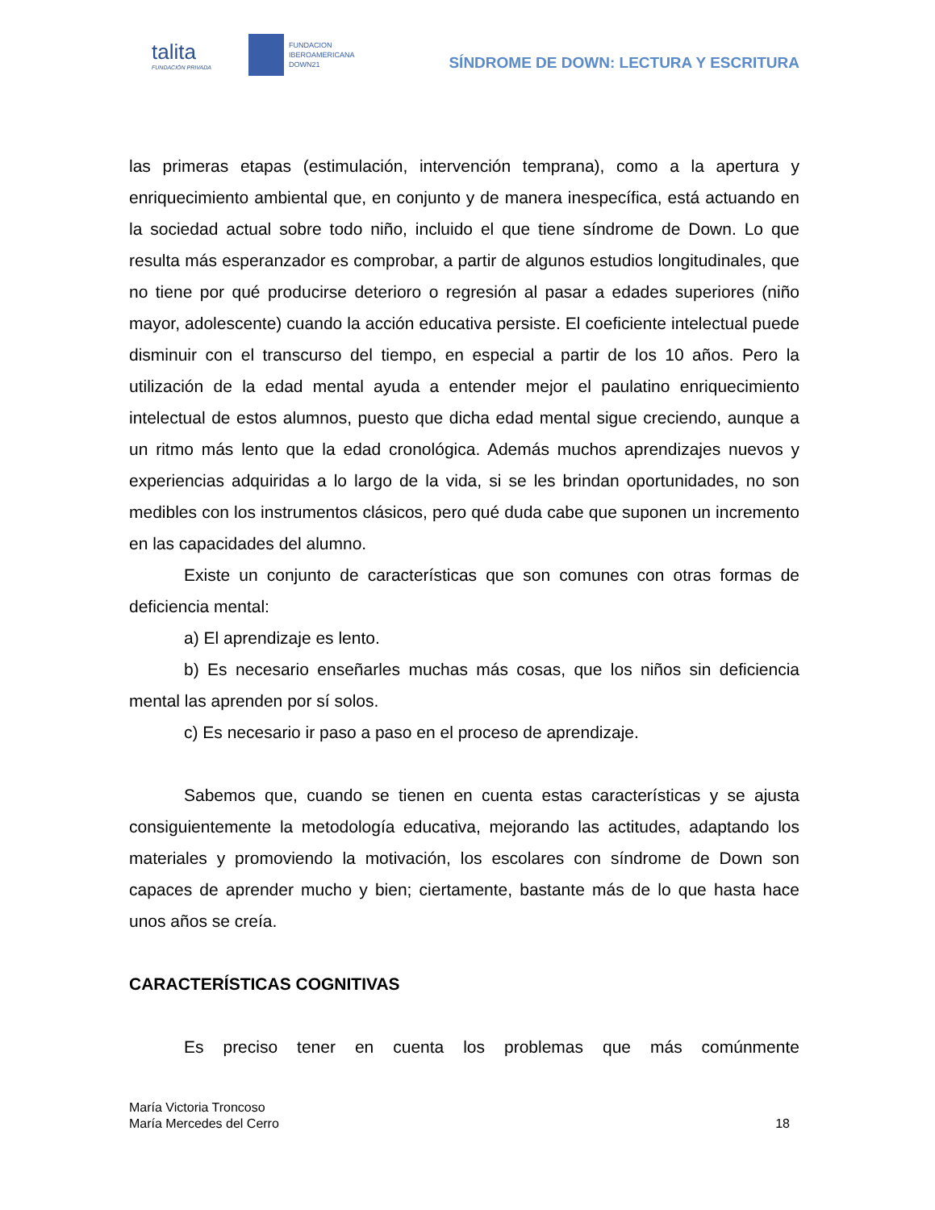talita
FUNDACIÓN PRIVADA
FUNDACION
IBEROAMERICANA
DOWN21
SÍNDROME DE DOWN: LECTURA Y ESCRITURA
las primeras etapas (estimulación, intervención temprana), como a la apertura y enriquecimiento ambiental que, en conjunto y de manera inespecífica, está actuando en la sociedad actual sobre todo niño, incluido el que tiene síndrome de Down. Lo que resulta más esperanzador es comprobar, a partir de algunos estudios longitudinales, que no tiene por qué producirse deterioro o regresión al pasar a edades superiores (niño mayor, adolescente) cuando la acción educativa persiste. El coeficiente intelectual puede disminuir con el transcurso del tiempo, en especial a partir de los 10 años. Pero la utilización de la edad mental ayuda a entender mejor el paulatino enriquecimiento intelectual de estos alumnos, puesto que dicha edad mental sigue creciendo, aunque a un ritmo más lento que la edad cronológica. Además muchos aprendizajes nuevos y experiencias adquiridas a lo largo de la vida, si se les brindan oportunidades, no son medibles con los instrumentos clásicos, pero qué duda cabe que suponen un incremento en las capacidades del alumno.
Existe un conjunto de características que son comunes con otras formas de deficiencia mental:
a) El aprendizaje es lento.
b) Es necesario enseñarles muchas más cosas, que los niños sin deficiencia mental las aprenden por sí solos.
c) Es necesario ir paso a paso en el proceso de aprendizaje.
Sabemos que, cuando se tienen en cuenta estas características y se ajusta consiguientemente la metodología educativa, mejorando las actitudes, adaptando los materiales y promoviendo la motivación, los escolares con síndrome de Down son capaces de aprender mucho y bien; ciertamente, bastante más de lo que hasta hace unos años se creía.
CARACTERÍSTICAS COGNITIVAS
Es preciso tener en cuenta los problemas que más comúnmente
María Victoria Troncoso
María Mercedes del Cerro
18